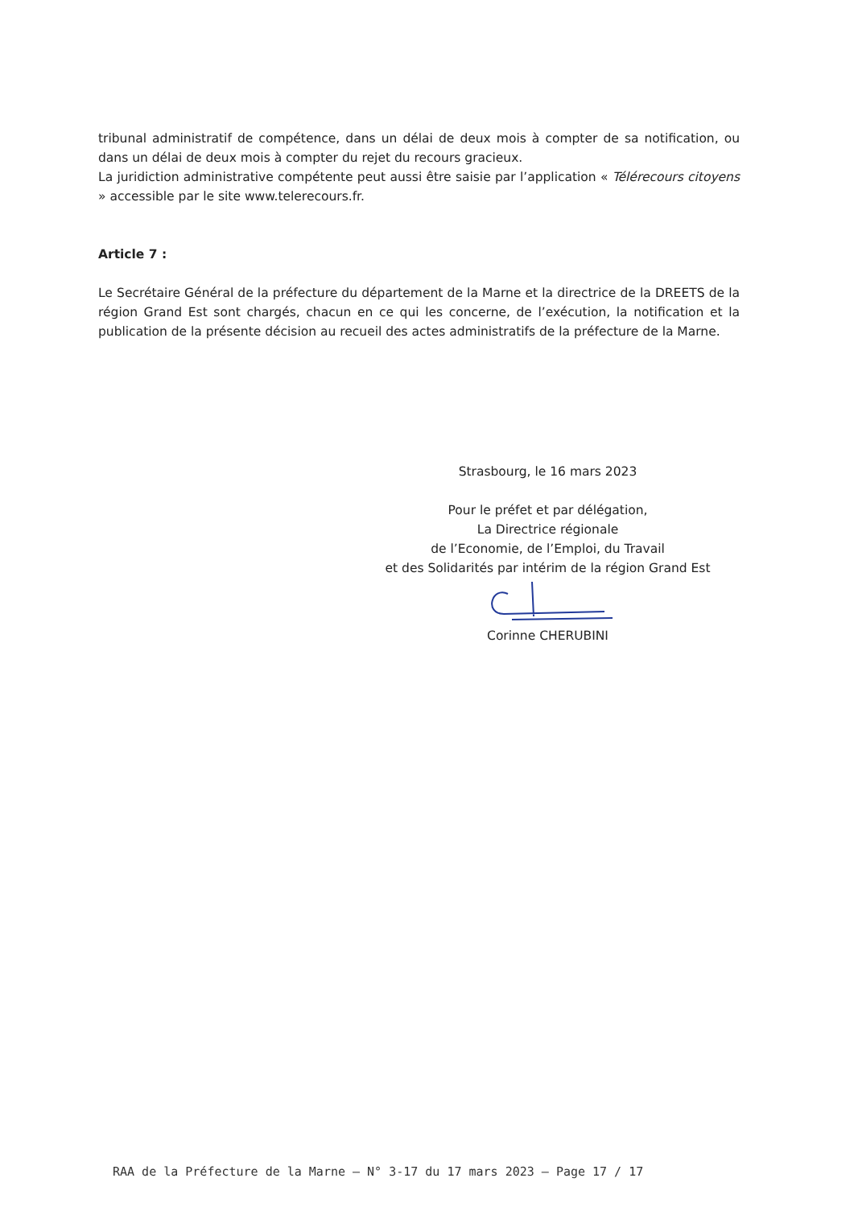tribunal administratif de compétence, dans un délai de deux mois à compter de sa notification, ou dans un délai de deux mois à compter du rejet du recours gracieux.
La juridiction administrative compétente peut aussi être saisie par l’application « Télérecours citoyens » accessible par le site www.telerecours.fr.
Article 7 :
Le Secrétaire Général de la préfecture du département de la Marne et la directrice de la DREETS de la région Grand Est sont chargés, chacun en ce qui les concerne, de l’exécution, la notification et la publication de la présente décision au recueil des actes administratifs de la préfecture de la Marne.
Strasbourg, le 16 mars 2023
Pour le préfet et par délégation,
La Directrice régionale
de l’Economie, de l’Emploi, du Travail
et des Solidarités par intérim de la région Grand Est
Corinne CHERUBINI
RAA de la Préfecture de la Marne – N° 3-17 du 17 mars 2023 – Page 17 / 17